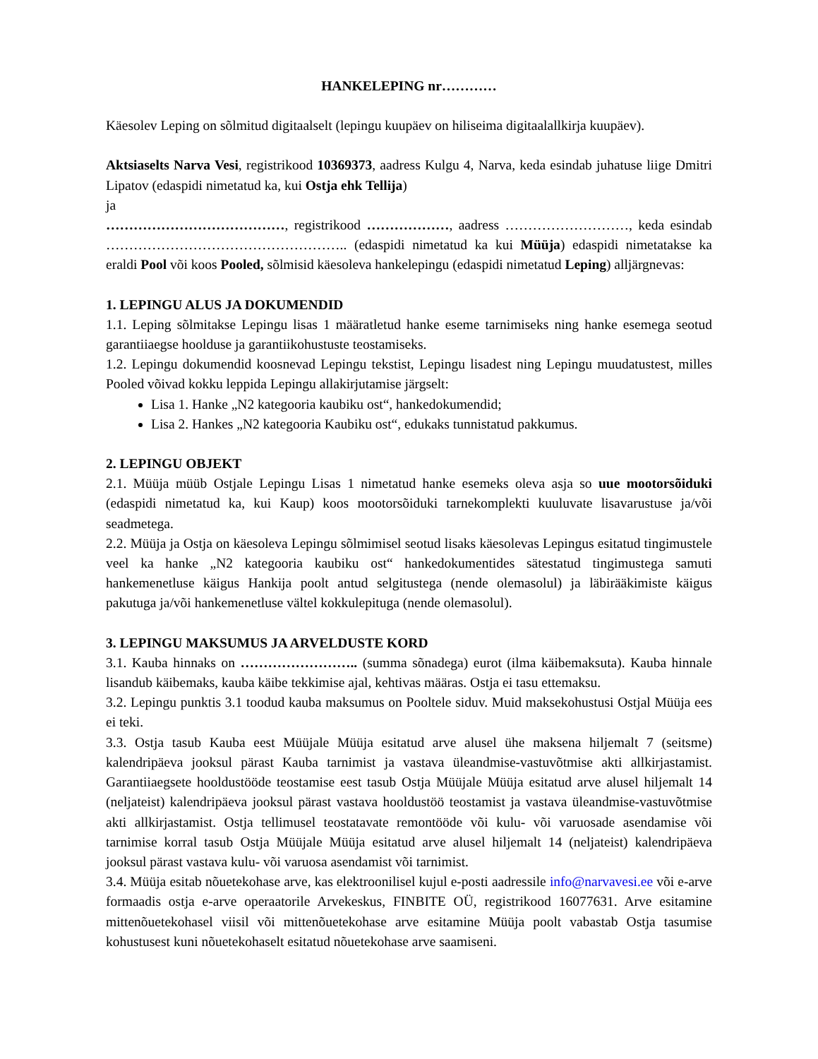HANKELEPING nr…………
Käesolev Leping on sõlmitud digitaalselt (lepingu kuupäev on hiliseima digitaalallkirja kuupäev).
Aktsiaselts Narva Vesi, registrikood 10369373, aadress Kulgu 4, Narva, keda esindab juhatuse liige Dmitri Lipatov (edaspidi nimetatud ka, kui Ostja ehk Tellija)
ja
…………………………………, registrikood ………………, aadress ………………………, keda esindab …………………………………………….. (edaspidi nimetatud ka kui Müüja) edaspidi nimetatakse ka eraldi Pool või koos Pooled, sõlmisid käesoleva hankelepingu (edaspidi nimetatud Leping) alljärgnevas:
1. LEPINGU ALUS JA DOKUMENDID
1.1. Leping sõlmitakse Lepingu lisas 1 määratletud hanke eseme tarnimiseks ning hanke esemega seotud garantiiaegse hoolduse ja garantiikohustuste teostamiseks.
1.2. Lepingu dokumendid koosnevad Lepingu tekstist, Lepingu lisadest ning Lepingu muudatustest, milles Pooled võivad kokku leppida Lepingu allakirjutamise järgselt:
Lisa 1. Hanke „N2 kategooria kaubiku ost“, hankedokumendid;
Lisa 2. Hankes „N2 kategooria Kaubiku ost“, edukaks tunnistatud pakkumus.
2. LEPINGU OBJEKT
2.1. Müüja müüb Ostjale Lepingu Lisas 1 nimetatud hanke esemeks oleva asja so uue mootorsõiduki (edaspidi nimetatud ka, kui Kaup) koos mootorsõiduki tarnekomplekti kuuluvate lisavarustuse ja/või seadmetega.
2.2. Müüja ja Ostja on käesoleva Lepingu sõlmimisel seotud lisaks käesolevas Lepingus esitatud tingimustele veel ka hanke „N2 kategooria kaubiku ost“ hankedokumentides sätestatud tingimustega samuti hankemenetluse käigus Hankija poolt antud selgitustega (nende olemasolul) ja läbirääkimiste käigus pakutuga ja/või hankemenetluse vältel kokkulepituga (nende olemasolul).
3. LEPINGU MAKSUMUS JA ARVELDUSTE KORD
3.1. Kauba hinnaks on …………………….. (summa sõnadega) eurot (ilma käibemaksuta). Kauba hinnale lisandub käibemaks, kauba käibe tekkimise ajal, kehtivas määras. Ostja ei tasu ettemaksu.
3.2. Lepingu punktis 3.1 toodud kauba maksumus on Pooltele siduv. Muid maksekohustusi Ostjal Müüja ees ei teki.
3.3. Ostja tasub Kauba eest Müüjale Müüja esitatud arve alusel ühe maksena hiljemalt 7 (seitsme) kalendripäeva jooksul pärast Kauba tarnimist ja vastava üleandmise-vastuvõtmise akti allkirjastamist. Garantiiaegsete hooldustööde teostamise eest tasub Ostja Müüjale Müüja esitatud arve alusel hiljemalt 14 (neljateist) kalendripäeva jooksul pärast vastava hooldustöö teostamist ja vastava üleandmise-vastuvõtmise akti allkirjastamist. Ostja tellimusel teostatavate remontööde või kulu- või varuosade asendamise või tarnimise korral tasub Ostja Müüjale Müüja esitatud arve alusel hiljemalt 14 (neljateist) kalendripäeva jooksul pärast vastava kulu- või varuosa asendamist või tarnimist.
3.4. Müüja esitab nõuetekohase arve, kas elektroonilisel kujul e-posti aadressile info@narvavesi.ee või e-arve formaadis ostja e-arve operaatorile Arvekeskus, FINBITE OÜ, registrikood 16077631. Arve esitamine mittenõuetekohasel viisil või mittenõuetekohase arve esitamine Müüja poolt vabastab Ostja tasumise kohustusest kuni nõuetekohaselt esitatud nõuetekohase arve saamiseni.